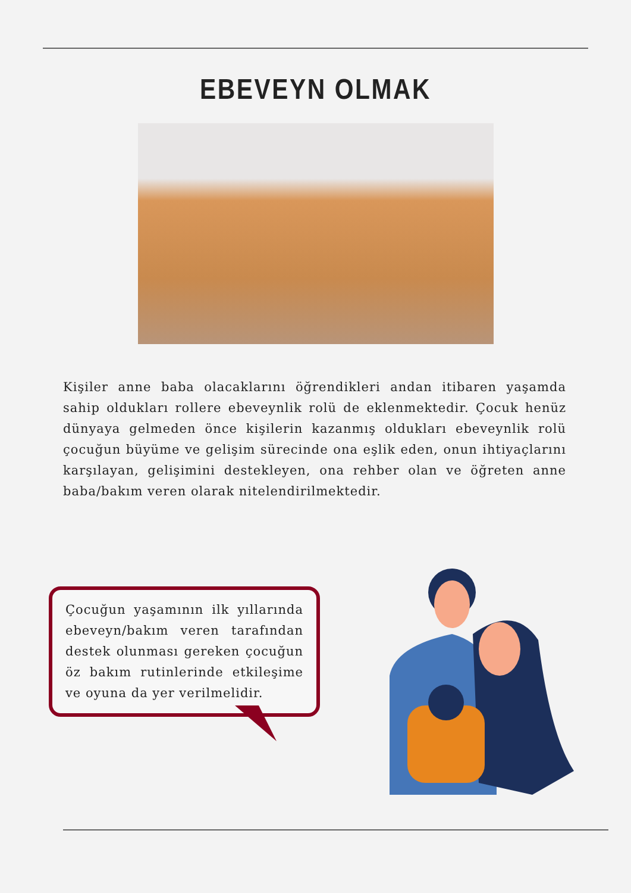EBEVEYN OLMAK
Kişiler anne baba olacaklarını öğrendikleri andan itibaren yaşamda sahip oldukları rollere ebeveynlik rolü de eklenmektedir. Çocuk henüz dünyaya gelmeden önce kişilerin kazanmış oldukları ebeveynlik rolü çocuğun büyüme ve gelişim sürecinde ona eşlik eden, onun ihtiyaçlarını karşılayan, gelişimini destekleyen, ona rehber olan ve öğreten anne baba/bakım veren olarak nitelendirilmektedir.
Çocuğun yaşamının ilk yıllarında ebeveyn/bakım veren tarafından destek olunması gereken çocuğun öz bakım rutinlerinde etkileşime ve oyuna da yer verilmelidir.